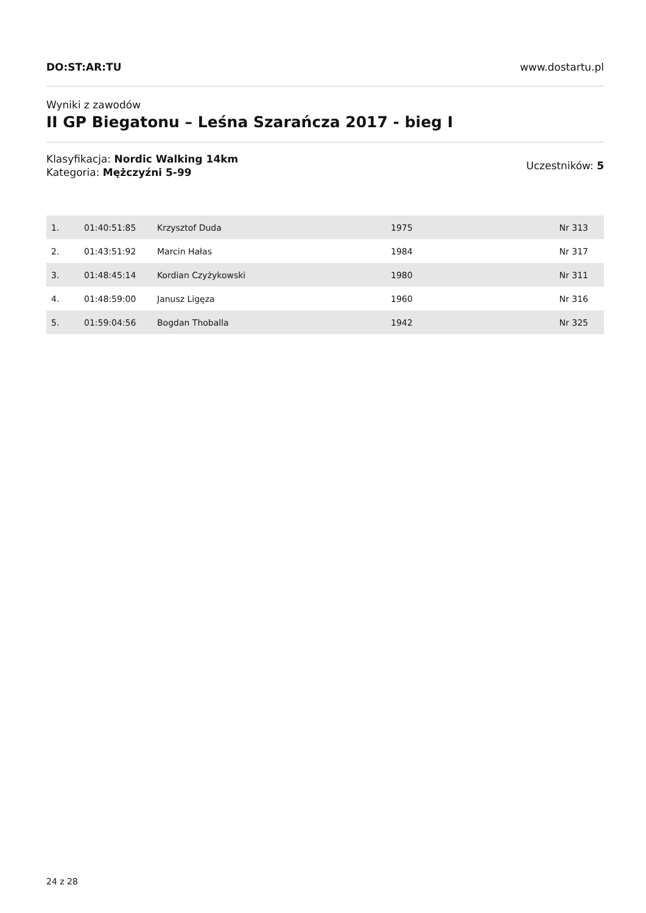DO:ST:AR:TU www.dostartu.pl
Wyniki z zawodów
II GP Biegatonu – Leśna Szarańcza 2017 - bieg I
Klasyfikacja: Nordic Walking 14km
Kategoria: Mężczyźni 5-99
Uczestników: 5
| 1. | 01:40:51:85 | Krzysztof Duda | 1975 | Nr 313 |
| 2. | 01:43:51:92 | Marcin Hałas | 1984 | Nr 317 |
| 3. | 01:48:45:14 | Kordian Czyżykowski | 1980 | Nr 311 |
| 4. | 01:48:59:00 | Janusz Ligęza | 1960 | Nr 316 |
| 5. | 01:59:04:56 | Bogdan Thoballa | 1942 | Nr 325 |
24 z 28